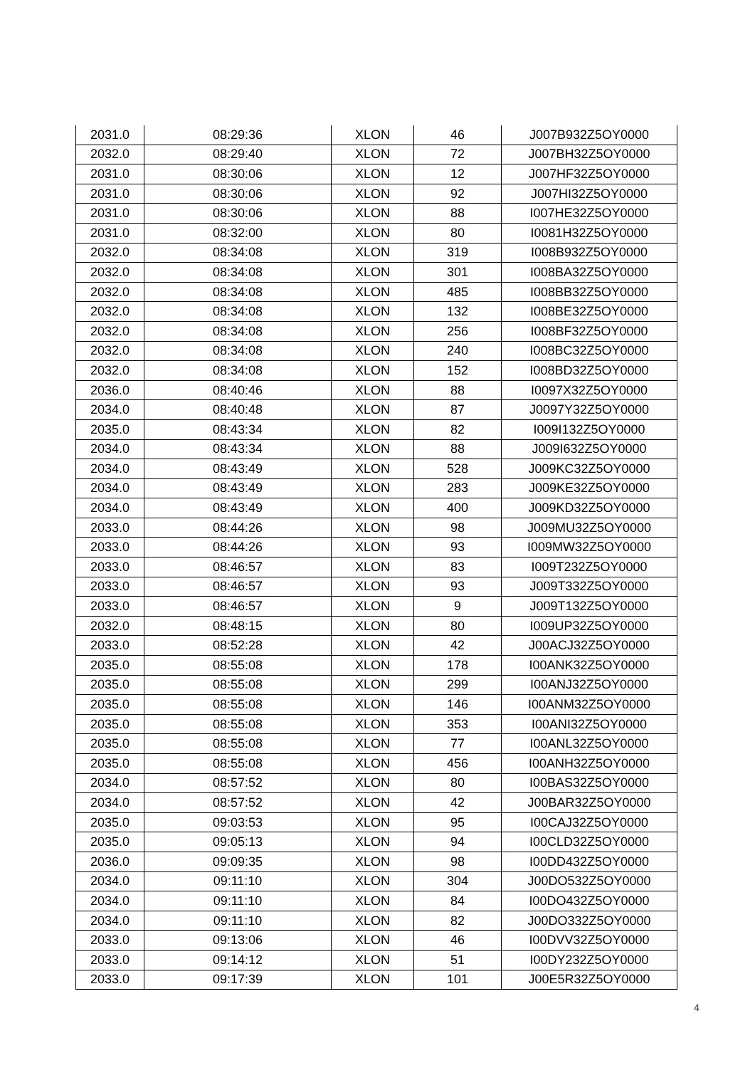| 2031.0 | 08:29:36 | XLON | 46 | J007B932Z5OY0000 |
| 2032.0 | 08:29:40 | XLON | 72 | J007BH32Z5OY0000 |
| 2031.0 | 08:30:06 | XLON | 12 | J007HF32Z5OY0000 |
| 2031.0 | 08:30:06 | XLON | 92 | J007HI32Z5OY0000 |
| 2031.0 | 08:30:06 | XLON | 88 | I007HE32Z5OY0000 |
| 2031.0 | 08:32:00 | XLON | 80 | I0081H32Z5OY0000 |
| 2032.0 | 08:34:08 | XLON | 319 | I008B932Z5OY0000 |
| 2032.0 | 08:34:08 | XLON | 301 | I008BA32Z5OY0000 |
| 2032.0 | 08:34:08 | XLON | 485 | I008BB32Z5OY0000 |
| 2032.0 | 08:34:08 | XLON | 132 | I008BE32Z5OY0000 |
| 2032.0 | 08:34:08 | XLON | 256 | I008BF32Z5OY0000 |
| 2032.0 | 08:34:08 | XLON | 240 | I008BC32Z5OY0000 |
| 2032.0 | 08:34:08 | XLON | 152 | I008BD32Z5OY0000 |
| 2036.0 | 08:40:46 | XLON | 88 | I0097X32Z5OY0000 |
| 2034.0 | 08:40:48 | XLON | 87 | J0097Y32Z5OY0000 |
| 2035.0 | 08:43:34 | XLON | 82 | I009I132Z5OY0000 |
| 2034.0 | 08:43:34 | XLON | 88 | J009I632Z5OY0000 |
| 2034.0 | 08:43:49 | XLON | 528 | J009KC32Z5OY0000 |
| 2034.0 | 08:43:49 | XLON | 283 | J009KE32Z5OY0000 |
| 2034.0 | 08:43:49 | XLON | 400 | J009KD32Z5OY0000 |
| 2033.0 | 08:44:26 | XLON | 98 | J009MU32Z5OY0000 |
| 2033.0 | 08:44:26 | XLON | 93 | I009MW32Z5OY0000 |
| 2033.0 | 08:46:57 | XLON | 83 | I009T232Z5OY0000 |
| 2033.0 | 08:46:57 | XLON | 93 | J009T332Z5OY0000 |
| 2033.0 | 08:46:57 | XLON | 9 | J009T132Z5OY0000 |
| 2032.0 | 08:48:15 | XLON | 80 | I009UP32Z5OY0000 |
| 2033.0 | 08:52:28 | XLON | 42 | J00ACJ32Z5OY0000 |
| 2035.0 | 08:55:08 | XLON | 178 | I00ANK32Z5OY0000 |
| 2035.0 | 08:55:08 | XLON | 299 | I00ANJ32Z5OY0000 |
| 2035.0 | 08:55:08 | XLON | 146 | I00ANM32Z5OY0000 |
| 2035.0 | 08:55:08 | XLON | 353 | I00ANI32Z5OY0000 |
| 2035.0 | 08:55:08 | XLON | 77 | I00ANL32Z5OY0000 |
| 2035.0 | 08:55:08 | XLON | 456 | I00ANH32Z5OY0000 |
| 2034.0 | 08:57:52 | XLON | 80 | I00BAS32Z5OY0000 |
| 2034.0 | 08:57:52 | XLON | 42 | J00BAR32Z5OY0000 |
| 2035.0 | 09:03:53 | XLON | 95 | I00CAJ32Z5OY0000 |
| 2035.0 | 09:05:13 | XLON | 94 | I00CLD32Z5OY0000 |
| 2036.0 | 09:09:35 | XLON | 98 | I00DD432Z5OY0000 |
| 2034.0 | 09:11:10 | XLON | 304 | J00DO532Z5OY0000 |
| 2034.0 | 09:11:10 | XLON | 84 | I00DO432Z5OY0000 |
| 2034.0 | 09:11:10 | XLON | 82 | J00DO332Z5OY0000 |
| 2033.0 | 09:13:06 | XLON | 46 | I00DVV32Z5OY0000 |
| 2033.0 | 09:14:12 | XLON | 51 | I00DY232Z5OY0000 |
| 2033.0 | 09:17:39 | XLON | 101 | J00E5R32Z5OY0000 |
4